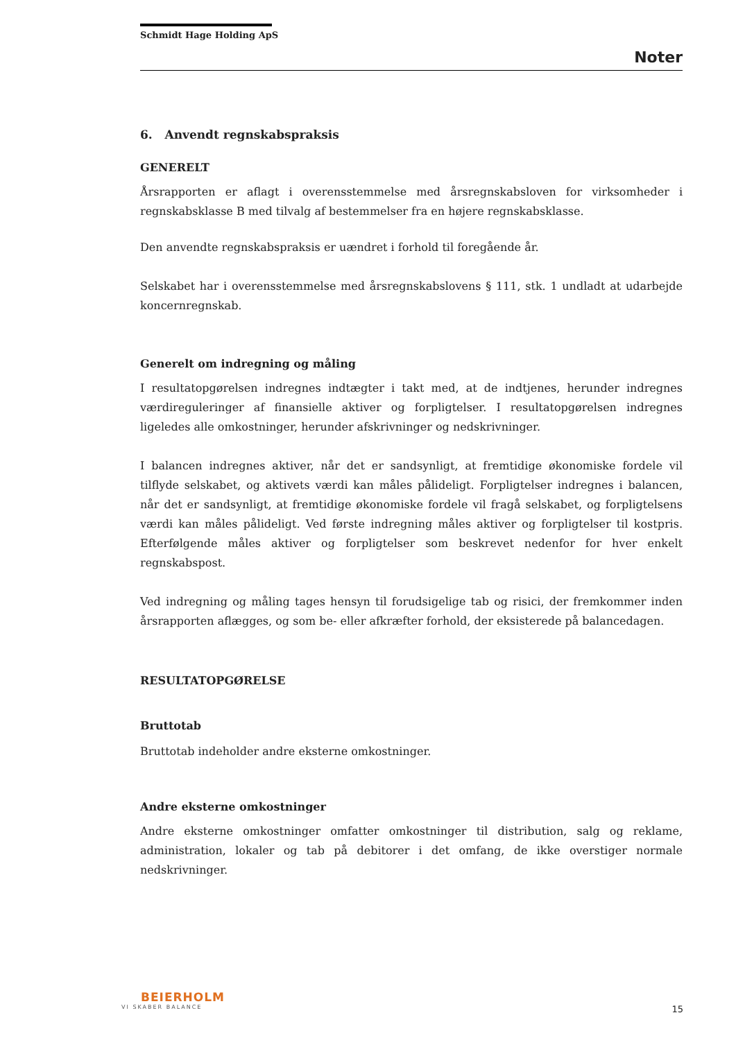Schmidt Hage Holding ApS
Noter
6. Anvendt regnskabspraksis
GENERELT
Årsrapporten er aflagt i overensstemmelse med årsregnskabsloven for virksomheder i regnskabsklasse B med tilvalg af bestemmelser fra en højere regnskabsklasse.
Den anvendte regnskabspraksis er uændret i forhold til foregående år.
Selskabet har i overensstemmelse med årsregnskabslovens § 111, stk. 1 undladt at udarbejde koncernregnskab.
Generelt om indregning og måling
I resultatopgørelsen indregnes indtægter i takt med, at de indtjenes, herunder indregnes værdireguleringer af finansielle aktiver og forpligtelser. I resultatopgørelsen indregnes ligeledes alle omkostninger, herunder afskrivninger og nedskrivninger.
I balancen indregnes aktiver, når det er sandsynligt, at fremtidige økonomiske fordele vil tilflyde selskabet, og aktivets værdi kan måles pålideligt. Forpligtelser indregnes i balancen, når det er sandsynligt, at fremtidige økonomiske fordele vil fragå selskabet, og forpligtelsens værdi kan måles pålideligt. Ved første indregning måles aktiver og forpligtelser til kostpris. Efterfølgende måles aktiver og forpligtelser som beskrevet nedenfor for hver enkelt regnskabspost.
Ved indregning og måling tages hensyn til forudsigelige tab og risici, der fremkommer inden årsrapporten aflægges, og som be- eller afkræfter forhold, der eksisterede på balancedagen.
RESULTATOPGØRELSE
Bruttotab
Bruttotab indeholder andre eksterne omkostninger.
Andre eksterne omkostninger
Andre eksterne omkostninger omfatter omkostninger til distribution, salg og reklame, administration, lokaler og tab på debitorer i det omfang, de ikke overstiger normale nedskrivninger.
BEIERHOLM
VI SKABER BALANCE
15